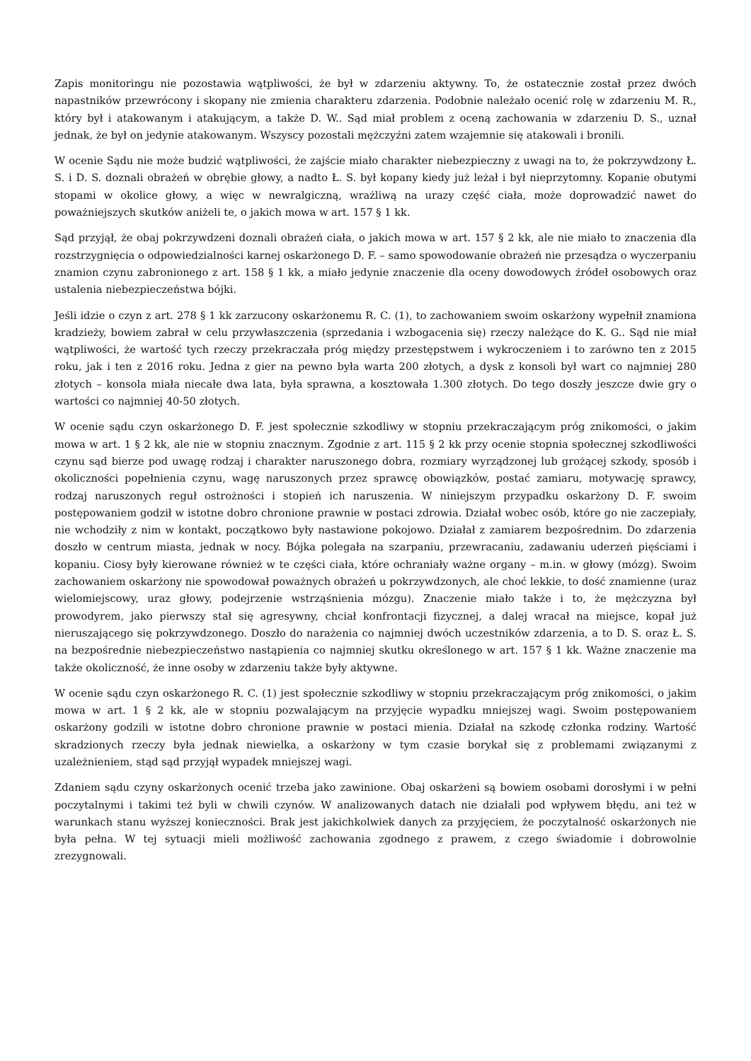Zapis monitoringu nie pozostawia wątpliwości, że był w zdarzeniu aktywny. To, że ostatecznie został przez dwóch napastników przewrócony i skopany nie zmienia charakteru zdarzenia. Podobnie należało ocenić rolę w zdarzeniu M. R., który był i atakowanym i atakującym, a także D. W.. Sąd miał problem z oceną zachowania w zdarzeniu D. S., uznał jednak, że był on jedynie atakowanym. Wszyscy pozostali mężczyźni zatem wzajemnie się atakowali i bronili.
W ocenie Sądu nie może budzić wątpliwości, że zajście miało charakter niebezpieczny z uwagi na to, że pokrzywdzony Ł. S. i D. S. doznali obrażeń w obrębie głowy, a nadto Ł. S. był kopany kiedy już leżał i był nieprzytomny. Kopanie obutymi stopami w okolice głowy, a więc w newralgiczną, wrażliwą na urazy część ciała, może doprowadzić nawet do poważniejszych skutków aniżeli te, o jakich mowa w art. 157 § 1 kk.
Sąd przyjął, że obaj pokrzywdzeni doznali obrażeń ciała, o jakich mowa w art. 157 § 2 kk, ale nie miało to znaczenia dla rozstrzygnięcia o odpowiedzialności karnej oskarżonego D. F. – samo spowodowanie obrażeń nie przesądza o wyczerpaniu znamion czynu zabronionego z art. 158 § 1 kk, a miało jedynie znaczenie dla oceny dowodowych źródeł osobowych oraz ustalenia niebezpieczeństwa bójki.
Jeśli idzie o czyn z art. 278 § 1 kk zarzucony oskarżonemu R. C. (1), to zachowaniem swoim oskarżony wypełnił znamiona kradzieży, bowiem zabrał w celu przywłaszczenia (sprzedania i wzbogacenia się) rzeczy należące do K. G.. Sąd nie miał wątpliwości, że wartość tych rzeczy przekraczała próg między przestępstwem i wykroczeniem i to zarówno ten z 2015 roku, jak i ten z 2016 roku. Jedna z gier na pewno była warta 200 złotych, a dysk z konsoli był wart co najmniej 280 złotych – konsola miała niecałe dwa lata, była sprawna, a kosztowała 1.300 złotych. Do tego doszły jeszcze dwie gry o wartości co najmniej 40-50 złotych.
W ocenie sądu czyn oskarżonego D. F. jest społecznie szkodliwy w stopniu przekraczającym próg znikomości, o jakim mowa w art. 1 § 2 kk, ale nie w stopniu znacznym. Zgodnie z art. 115 § 2 kk przy ocenie stopnia społecznej szkodliwości czynu sąd bierze pod uwagę rodzaj i charakter naruszonego dobra, rozmiary wyrządzonej lub grożącej szkody, sposób i okoliczności popełnienia czynu, wagę naruszonych przez sprawcę obowiązków, postać zamiaru, motywację sprawcy, rodzaj naruszonych reguł ostrożności i stopień ich naruszenia. W niniejszym przypadku oskarżony D. F. swoim postępowaniem godził w istotne dobro chronione prawnie w postaci zdrowia. Działał wobec osób, które go nie zaczepiały, nie wchodziły z nim w kontakt, początkowo były nastawione pokojowo. Działał z zamiarem bezpośrednim. Do zdarzenia doszło w centrum miasta, jednak w nocy. Bójka polegała na szarpaniu, przewracaniu, zadawaniu uderzeń pięściami i kopaniu. Ciosy były kierowane również w te części ciała, które ochraniały ważne organy – m.in. w głowy (mózg). Swoim zachowaniem oskarżony nie spowodował poważnych obrażeń u pokrzywdzonych, ale choć lekkie, to dość znamienne (uraz wielomiejscowy, uraz głowy, podejrzenie wstrząśnienia mózgu). Znaczenie miało także i to, że mężczyzna był prowodyrem, jako pierwszy stał się agresywny, chciał konfrontacji fizycznej, a dalej wracał na miejsce, kopał już nieruszającego się pokrzywdzonego. Doszło do narażenia co najmniej dwóch uczestników zdarzenia, a to D. S. oraz Ł. S. na bezpośrednie niebezpieczeństwo nastąpienia co najmniej skutku określonego w art. 157 § 1 kk. Ważne znaczenie ma także okoliczność, że inne osoby w zdarzeniu także były aktywne.
W ocenie sądu czyn oskarżonego R. C. (1) jest społecznie szkodliwy w stopniu przekraczającym próg znikomości, o jakim mowa w art. 1 § 2 kk, ale w stopniu pozwalającym na przyjęcie wypadku mniejszej wagi. Swoim postępowaniem oskarżony godzili w istotne dobro chronione prawnie w postaci mienia. Działał na szkodę członka rodziny. Wartość skradzionych rzeczy była jednak niewielka, a oskarżony w tym czasie borykał się z problemami związanymi z uzależnieniem, stąd sąd przyjął wypadek mniejszej wagi.
Zdaniem sądu czyny oskarżonych ocenić trzeba jako zawinione. Obaj oskarżeni są bowiem osobami dorosłymi i w pełni poczytalnymi i takimi też byli w chwili czynów. W analizowanych datach nie działali pod wpływem błędu, ani też w warunkach stanu wyższej konieczności. Brak jest jakichkolwiek danych za przyjęciem, że poczytalność oskarżonych nie była pełna. W tej sytuacji mieli możliwość zachowania zgodnego z prawem, z czego świadomie i dobrowolnie zrezygnowali.